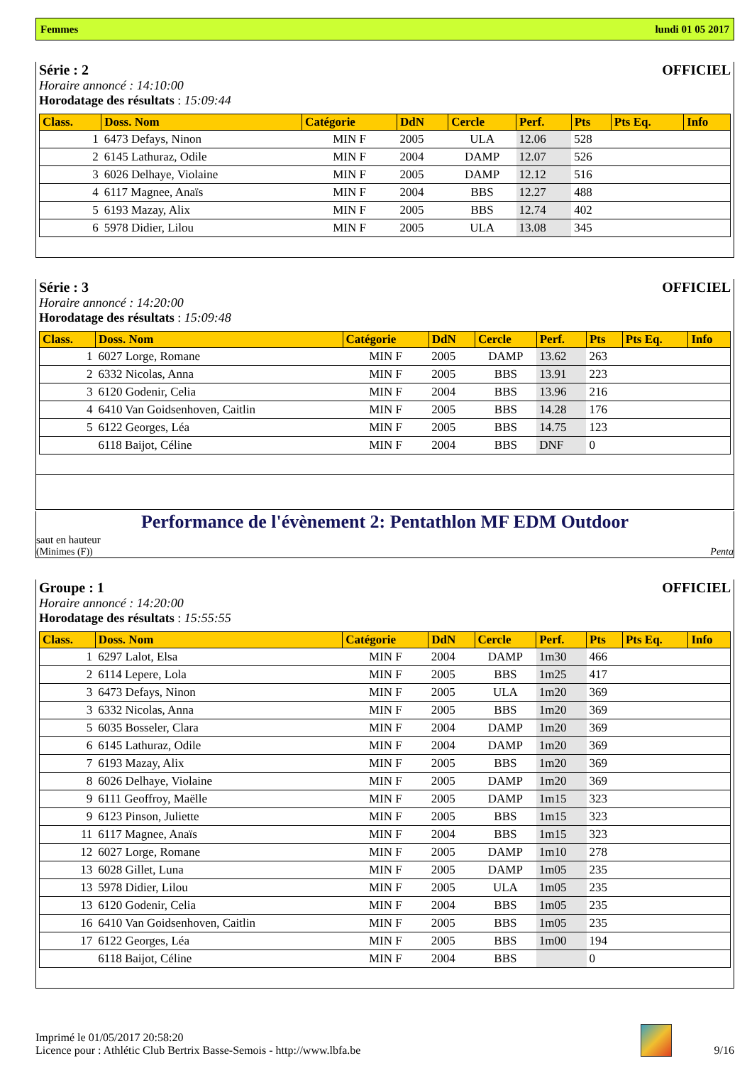Femmes lundi 01 05 2017
Série : 2 OFFICIEL
Horaire annoncé : 14:10:00
Horodatage des résultats : 15:09:44
| Class. | Doss. Nom | Catégorie | DdN | Cercle | Perf. | Pts | Pts Eq. | Info |
| --- | --- | --- | --- | --- | --- | --- | --- | --- |
| 1 | 6473 Defays, Ninon | MIN F | 2005 | ULA | 12.06 | 528 | | |
| 2 | 6145 Lathuraz, Odile | MIN F | 2004 | DAMP | 12.07 | 526 | | |
| 3 | 6026 Delhaye, Violaine | MIN F | 2005 | DAMP | 12.12 | 516 | | |
| 4 | 6117 Magnee, Anaïs | MIN F | 2004 | BBS | 12.27 | 488 | | |
| 5 | 6193 Mazay, Alix | MIN F | 2005 | BBS | 12.74 | 402 | | |
| 6 | 5978 Didier, Lilou | MIN F | 2005 | ULA | 13.08 | 345 | | |
Série : 3 OFFICIEL
Horaire annoncé : 14:20:00
Horodatage des résultats : 15:09:48
| Class. | Doss. Nom | Catégorie | DdN | Cercle | Perf. | Pts | Pts Eq. | Info |
| --- | --- | --- | --- | --- | --- | --- | --- | --- |
| 1 | 6027 Lorge, Romane | MIN F | 2005 | DAMP | 13.62 | 263 | | |
| 2 | 6332 Nicolas, Anna | MIN F | 2005 | BBS | 13.91 | 223 | | |
| 3 | 6120 Godenir, Celia | MIN F | 2004 | BBS | 13.96 | 216 | | |
| 4 | 6410 Van Goidsenhoven, Caitlin | MIN F | 2005 | BBS | 14.28 | 176 | | |
| 5 | 6122 Georges, Léa | MIN F | 2005 | BBS | 14.75 | 123 | | |
| | 6118 Baijot, Céline | MIN F | 2004 | BBS | DNF | 0 | | |
Performance de l'évènement 2: Pentathlon MF EDM Outdoor
saut en hauteur
(Minimes (F)) Penta
Groupe : 1 OFFICIEL
Horaire annoncé : 14:20:00
Horodatage des résultats : 15:55:55
| Class. | Doss. Nom | Catégorie | DdN | Cercle | Perf. | Pts | Pts Eq. | Info |
| --- | --- | --- | --- | --- | --- | --- | --- | --- |
| 1 | 6297 Lalot, Elsa | MIN F | 2004 | DAMP | 1m30 | 466 | | |
| 2 | 6114 Lepere, Lola | MIN F | 2005 | BBS | 1m25 | 417 | | |
| 3 | 6473 Defays, Ninon | MIN F | 2005 | ULA | 1m20 | 369 | | |
| 3 | 6332 Nicolas, Anna | MIN F | 2005 | BBS | 1m20 | 369 | | |
| 5 | 6035 Bosseler, Clara | MIN F | 2004 | DAMP | 1m20 | 369 | | |
| 6 | 6145 Lathuraz, Odile | MIN F | 2004 | DAMP | 1m20 | 369 | | |
| 7 | 6193 Mazay, Alix | MIN F | 2005 | BBS | 1m20 | 369 | | |
| 8 | 6026 Delhaye, Violaine | MIN F | 2005 | DAMP | 1m20 | 369 | | |
| 9 | 6111 Geoffroy, Maëlle | MIN F | 2005 | DAMP | 1m15 | 323 | | |
| 9 | 6123 Pinson, Juliette | MIN F | 2005 | BBS | 1m15 | 323 | | |
| 11 | 6117 Magnee, Anaïs | MIN F | 2004 | BBS | 1m15 | 323 | | |
| 12 | 6027 Lorge, Romane | MIN F | 2005 | DAMP | 1m10 | 278 | | |
| 13 | 6028 Gillet, Luna | MIN F | 2005 | DAMP | 1m05 | 235 | | |
| 13 | 5978 Didier, Lilou | MIN F | 2005 | ULA | 1m05 | 235 | | |
| 13 | 6120 Godenir, Celia | MIN F | 2004 | BBS | 1m05 | 235 | | |
| 16 | 6410 Van Goidsenhoven, Caitlin | MIN F | 2005 | BBS | 1m05 | 235 | | |
| 17 | 6122 Georges, Léa | MIN F | 2005 | BBS | 1m00 | 194 | | |
| | 6118 Baijot, Céline | MIN F | 2004 | BBS | | 0 | | |
Imprimé le 01/05/2017 20:58:20
Licence pour : Athlétic Club Bertrix Basse-Semois - http://www.lbfa.be
9/16